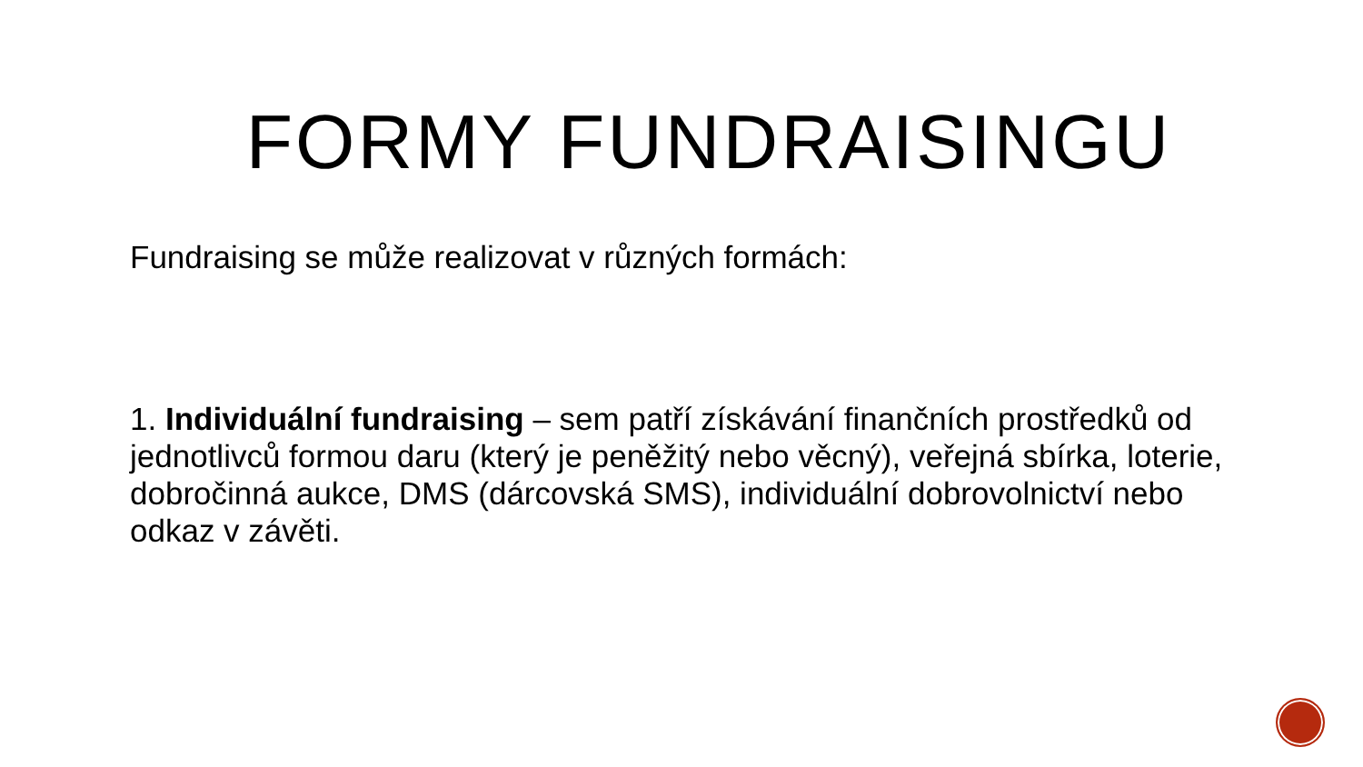FORMY FUNDRAISINGU
Fundraising se může realizovat v různých formách:
1. Individuální fundraising – sem patří získávání finančních prostředků od jednotlivců formou daru (který je peněžitý nebo věcný), veřejná sbírka, loterie, dobročinná aukce, DMS (dárcovská SMS), individuální dobrovolnictví nebo odkaz v závěti.